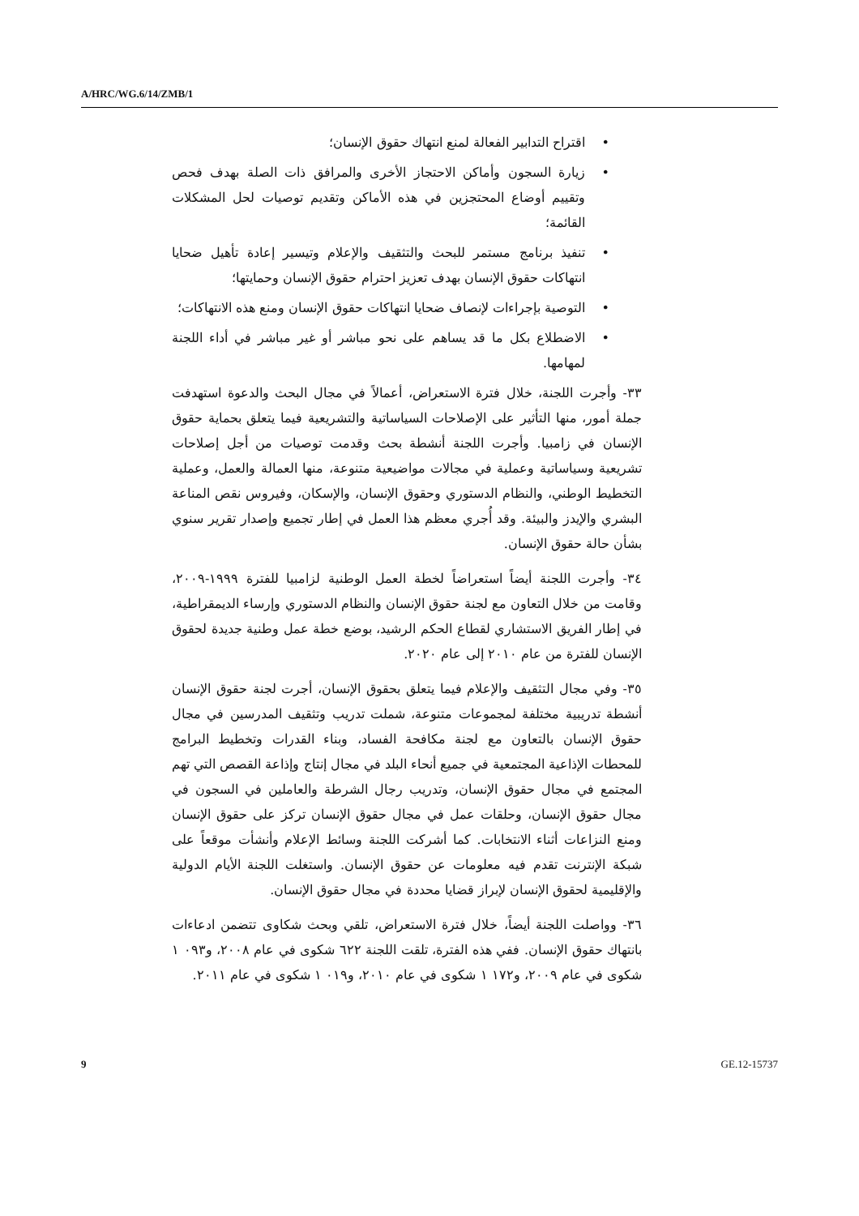A/HRC/WG.6/14/ZMB/1
• اقتراح التدابير الفعالة لمنع انتهاك حقوق الإنسان؛
• زيارة السجون وأماكن الاحتجاز الأخرى والمرافق ذات الصلة بهدف فحص وتقييم أوضاع المحتجزين في هذه الأماكن وتقديم توصيات لحل المشكلات القائمة؛
• تنفيذ برنامج مستمر للبحث والتثقيف والإعلام وتيسير إعادة تأهيل ضحايا انتهاكات حقوق الإنسان بهدف تعزيز احترام حقوق الإنسان وحمايتها؛
• التوصية بإجراءات لإنصاف ضحايا انتهاكات حقوق الإنسان ومنع هذه الانتهاكات؛
• الاضطلاع بكل ما قد يساهم على نحو مباشر أو غير مباشر في أداء اللجنة لمهامها.
٣٣- وأجرت اللجنة، خلال فترة الاستعراض، أعمالاً في مجال البحث والدعوة استهدفت جملة أمور، منها التأثير على الإصلاحات السياساتية والتشريعية فيما يتعلق بحماية حقوق الإنسان في زامبيا. وأجرت اللجنة أنشطة بحث وقدمت توصيات من أجل إصلاحات تشريعية وسياساتية وعملية في مجالات مواضيعية متنوعة، منها العمالة والعمل، وعملية التخطيط الوطني، والنظام الدستوري وحقوق الإنسان، والإسكان، وفيروس نقص المناعة البشري والإيدز والبيئة. وقد أُجري معظم هذا العمل في إطار تجميع وإصدار تقرير سنوي بشأن حالة حقوق الإنسان.
٣٤- وأجرت اللجنة أيضاً استعراضاً لخطة العمل الوطنية لزامبيا للفترة ١٩٩٩-٢٠٠٩، وقامت من خلال التعاون مع لجنة حقوق الإنسان والنظام الدستوري وإرساء الديمقراطية، في إطار الفريق الاستشاري لقطاع الحكم الرشيد، بوضع خطة عمل وطنية جديدة لحقوق الإنسان للفترة من عام ٢٠١٠ إلى عام ٢٠٢٠.
٣٥- وفي مجال التثقيف والإعلام فيما يتعلق بحقوق الإنسان، أجرت لجنة حقوق الإنسان أنشطة تدريبية مختلفة لمجموعات متنوعة، شملت تدريب وتثقيف المدرسين في مجال حقوق الإنسان بالتعاون مع لجنة مكافحة الفساد، وبناء القدرات وتخطيط البرامج للمحطات الإذاعية المجتمعية في جميع أنحاء البلد في مجال إنتاج وإذاعة القصص التي تهم المجتمع في مجال حقوق الإنسان، وتدريب رجال الشرطة والعاملين في السجون في مجال حقوق الإنسان، وحلقات عمل في مجال حقوق الإنسان تركز على حقوق الإنسان ومنع النزاعات أثناء الانتخابات. كما أشركت اللجنة وسائط الإعلام وأنشأت موقعاً على شبكة الإنترنت تقدم فيه معلومات عن حقوق الإنسان. واستغلت اللجنة الأيام الدولية والإقليمية لحقوق الإنسان لإبراز قضايا محددة في مجال حقوق الإنسان.
٣٦- وواصلت اللجنة أيضاً، خلال فترة الاستعراض، تلقي وبحث شكاوى تتضمن ادعاءات بانتهاك حقوق الإنسان. ففي هذه الفترة، تلقت اللجنة ٦٢٢ شكوى في عام ٢٠٠٨، و٠٩٣ ١ شكوى في عام ٢٠٠٩، و١٧٢ ١ شكوى في عام ٢٠١٠، و٠١٩ ١ شكوى في عام ٢٠١١.
9 GE.12-15737